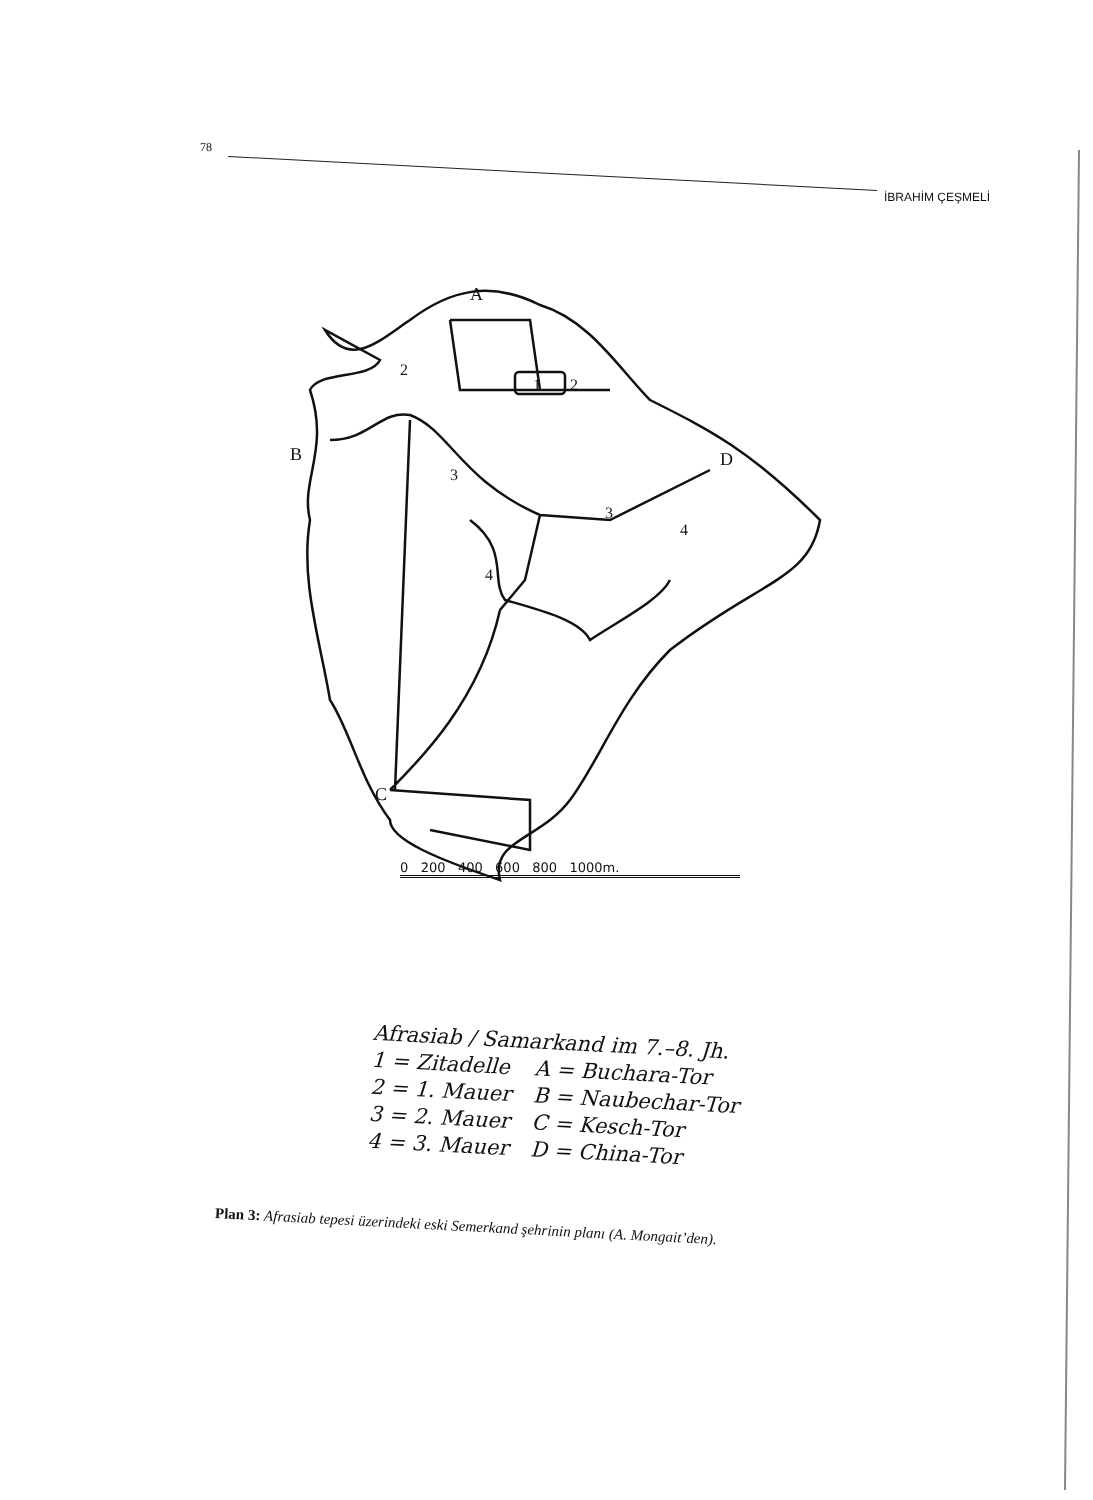78 İBRAHİM ÇEŞMELİ
A
B
C
D
1
2
2
3
3
4
4
0 200 400 600 800 1000m.
Afrasiab / Samarkand im 7.–8. Jh.
| 1 = Zitadelle | A = Buchara-Tor |
| 2 = 1. Mauer | B = Naubechar-Tor |
| 3 = 2. Mauer | C = Kesch-Tor |
| 4 = 3. Mauer | D = China-Tor |
Plan 3: Afrasiab tepesi üzerindeki eski Semerkand şehrinin planı (A. Mongait’den).